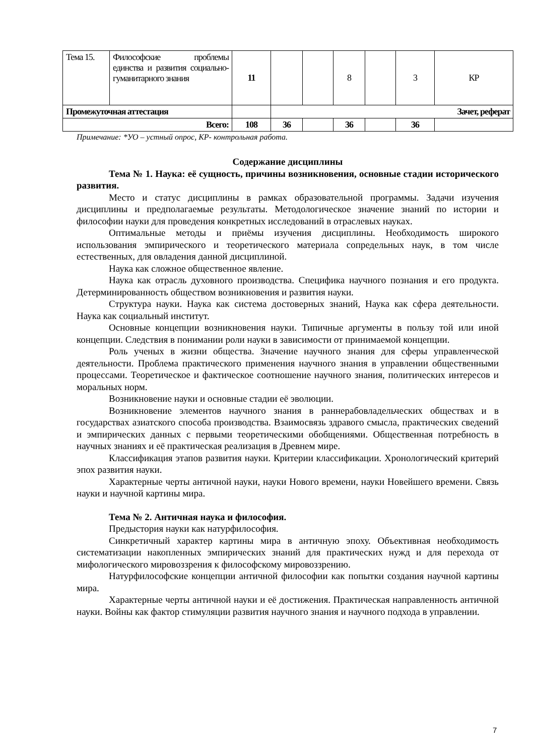| Тема 15. | Философские проблемы единства и развития социально-гуманитарного знания | 11 | | | 8 | | 3 | КР |
| Промежуточная аттестация | | | Зачет, реферат | | | | | |
| Всего: | | 108 | 36 | | 36 | | 36 | |
Примечание: *УО – устный опрос, КР- контрольная работа.
Содержание дисциплины
Тема № 1. Наука: её сущность, причины возникновения, основные стадии исторического развития.
Место и статус дисциплины в рамках образовательной программы. Задачи изучения дисциплины и предполагаемые результаты. Методологическое значение знаний по истории и философии науки для проведения конкретных исследований в отраслевых науках.
Оптимальные методы и приёмы изучения дисциплины. Необходимость широкого использования эмпирического и теоретического материала сопредельных наук, в том числе естественных, для овладения данной дисциплиной.
Наука как сложное общественное явление.
Наука как отрасль духовного производства. Специфика научного познания и его продукта. Детерминированность обществом возникновения и развития науки.
Структура науки. Наука как система достоверных знаний, Наука как сфера деятельности. Наука как социальный институт.
Основные концепции возникновения науки. Типичные аргументы в пользу той или иной концепции. Следствия в понимании роли науки в зависимости от принимаемой концепции.
Роль ученых в жизни общества. Значение научного знания для сферы управленческой деятельности. Проблема практического применения научного знания в управлении общественными процессами. Теоретическое и фактическое соотношение научного знания, политических интересов и моральных норм.
Возникновение науки и основные стадии её эволюции.
Возникновение элементов научного знания в раннерабовладельческих обществах и в государствах азиатского способа производства. Взаимосвязь здравого смысла, практических сведений и эмпирических данных с первыми теоретическими обобщениями. Общественная потребность в научных знаниях и её практическая реализация в Древнем мире.
Классификация этапов развития науки. Критерии классификации. Хронологический критерий эпох развития науки.
Характерные черты античной науки, науки Нового времени, науки Новейшего времени. Связь науки и научной картины мира.
Тема № 2. Античная наука и философия.
Предыстория науки как натурфилософия.
Синкретичный характер картины мира в античную эпоху. Объективная необходимость систематизации накопленных эмпирических знаний для практических нужд и для перехода от мифологического мировоззрения к философскому мировоззрению.
Натурфилософские концепции античной философии как попытки создания научной картины мира.
Характерные черты античной науки и её достижения. Практическая направленность античной науки. Войны как фактор стимуляции развития научного знания и научного подхода в управлении.
7